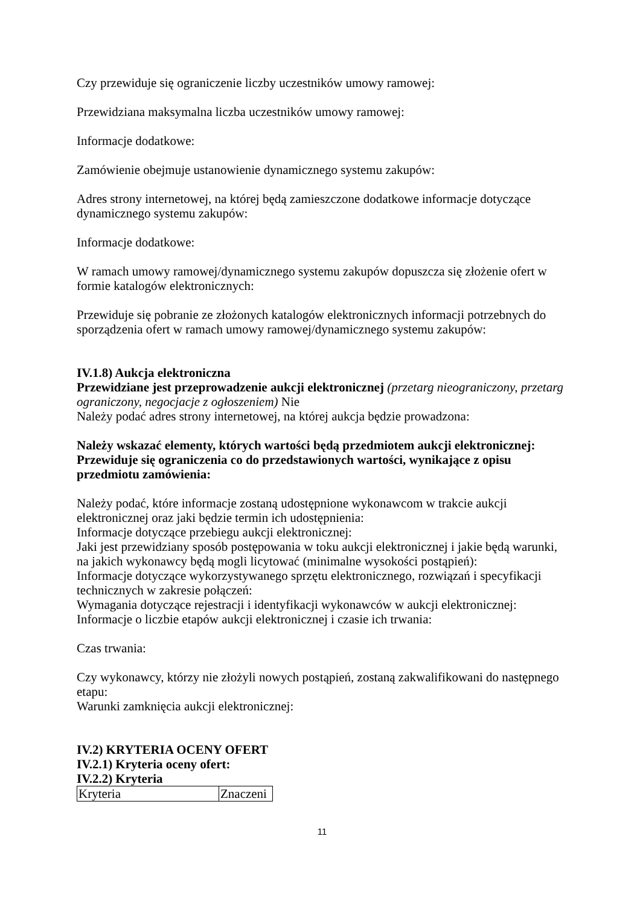Czy przewiduje się ograniczenie liczby uczestników umowy ramowej:
Przewidziana maksymalna liczba uczestników umowy ramowej:
Informacje dodatkowe:
Zamówienie obejmuje ustanowienie dynamicznego systemu zakupów:
Adres strony internetowej, na której będą zamieszczone dodatkowe informacje dotyczące dynamicznego systemu zakupów:
Informacje dodatkowe:
W ramach umowy ramowej/dynamicznego systemu zakupów dopuszcza się złożenie ofert w formie katalogów elektronicznych:
Przewiduje się pobranie ze złożonych katalogów elektronicznych informacji potrzebnych do sporządzenia ofert w ramach umowy ramowej/dynamicznego systemu zakupów:
IV.1.8) Aukcja elektroniczna
Przewidziane jest przeprowadzenie aukcji elektronicznej (przetarg nieograniczony, przetarg ograniczony, negocjacje z ogłoszeniem) Nie
Należy podać adres strony internetowej, na której aukcja będzie prowadzona:
Należy wskazać elementy, których wartości będą przedmiotem aukcji elektronicznej:
Przewiduje się ograniczenia co do przedstawionych wartości, wynikające z opisu przedmiotu zamówienia:
Należy podać, które informacje zostaną udostępnione wykonawcom w trakcie aukcji elektronicznej oraz jaki będzie termin ich udostępnienia:
Informacje dotyczące przebiegu aukcji elektronicznej:
Jaki jest przewidziany sposób postępowania w toku aukcji elektronicznej i jakie będą warunki, na jakich wykonawcy będą mogli licytować (minimalne wysokości postąpień):
Informacje dotyczące wykorzystywanego sprzętu elektronicznego, rozwiązań i specyfikacji technicznych w zakresie połączeń:
Wymagania dotyczące rejestracji i identyfikacji wykonawców w aukcji elektronicznej:
Informacje o liczbie etapów aukcji elektronicznej i czasie ich trwania:
Czas trwania:
Czy wykonawcy, którzy nie złożyli nowych postąpień, zostaną zakwalifikowani do następnego etapu:
Warunki zamknięcia aukcji elektronicznej:
IV.2) KRYTERIA OCENY OFERT
IV.2.1) Kryteria oceny ofert:
IV.2.2) Kryteria
| Kryteria | Znaczeni |
11